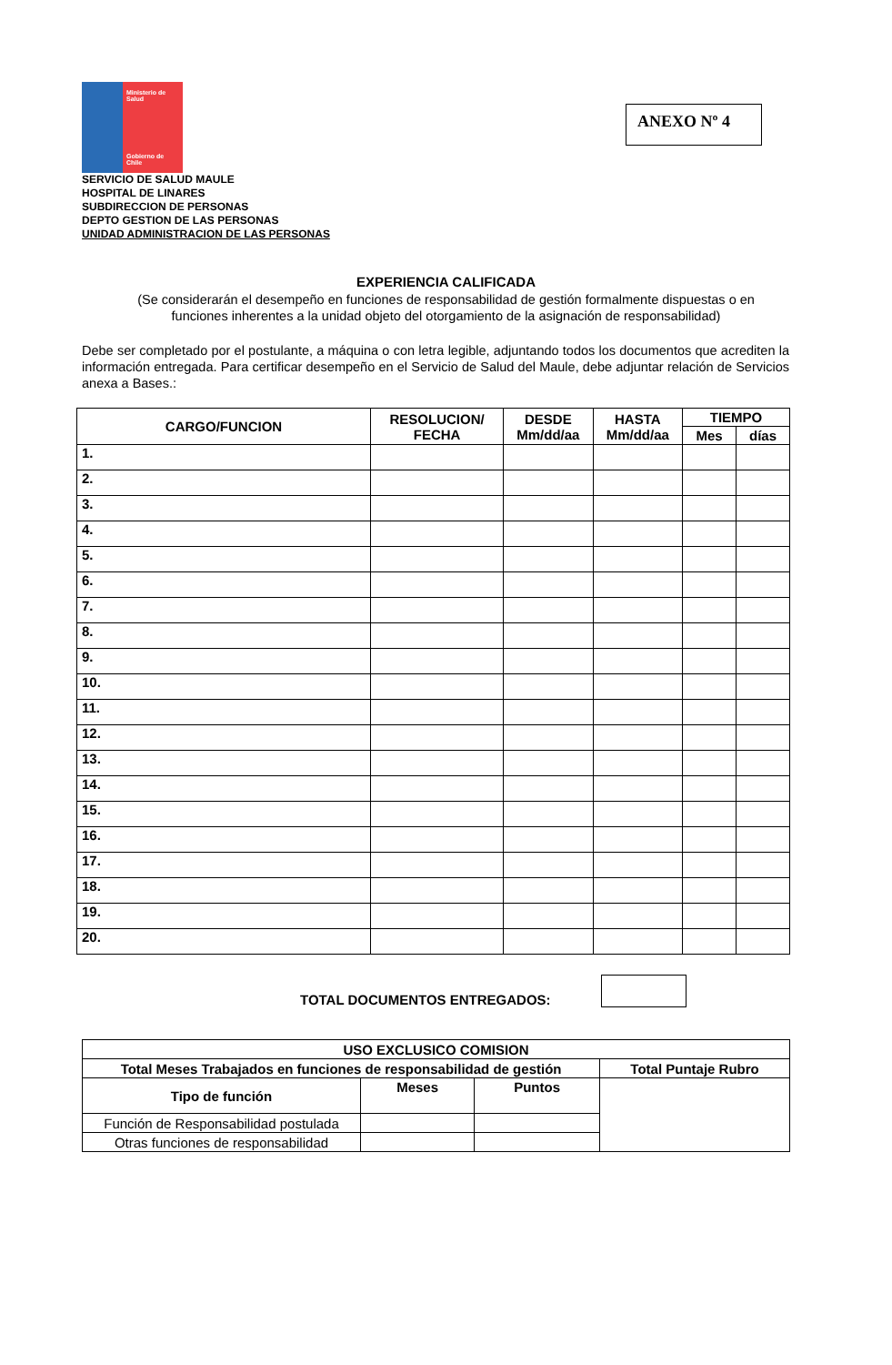Ministerio de Salud
Gobierno de Chile
ANEXO Nº 4
SERVICIO DE SALUD MAULE
HOSPITAL DE LINARES
SUBDIRECCION DE PERSONAS
DEPTO GESTION DE LAS PERSONAS
UNIDAD ADMINISTRACION DE LAS PERSONAS
EXPERIENCIA CALIFICADA
(Se considerarán el desempeño en funciones de responsabilidad de gestión formalmente dispuestas o en funciones inherentes a la unidad objeto del otorgamiento de la asignación de responsabilidad)
Debe ser completado por el postulante, a máquina o con letra legible, adjuntando todos los documentos que acrediten la información entregada. Para certificar desempeño en el Servicio de Salud del Maule, debe adjuntar relación de Servicios anexa a Bases.:
| CARGO/FUNCION | RESOLUCION/ FECHA | DESDE Mm/dd/aa | HASTA Mm/dd/aa | TIEMPO | |
| --- | --- | --- | --- | --- | --- |
| | | | | Mes | días |
| 1. | | | | | |
| 2. | | | | | |
| 3. | | | | | |
| 4. | | | | | |
| 5. | | | | | |
| 6. | | | | | |
| 7. | | | | | |
| 8. | | | | | |
| 9. | | | | | |
| 10. | | | | | |
| 11. | | | | | |
| 12. | | | | | |
| 13. | | | | | |
| 14. | | | | | |
| 15. | | | | | |
| 16. | | | | | |
| 17. | | | | | |
| 18. | | | | | |
| 19. | | | | | |
| 20. | | | | | |
TOTAL DOCUMENTOS ENTREGADOS:
| USO EXCLUSICO COMISION | | | |
| --- | --- | --- | --- |
| Total Meses Trabajados en funciones de responsabilidad de gestión | | | Total Puntaje Rubro |
| Tipo de función | Meses | Puntos | |
| Función de Responsabilidad postulada | | | |
| Otras funciones de responsabilidad | | | |